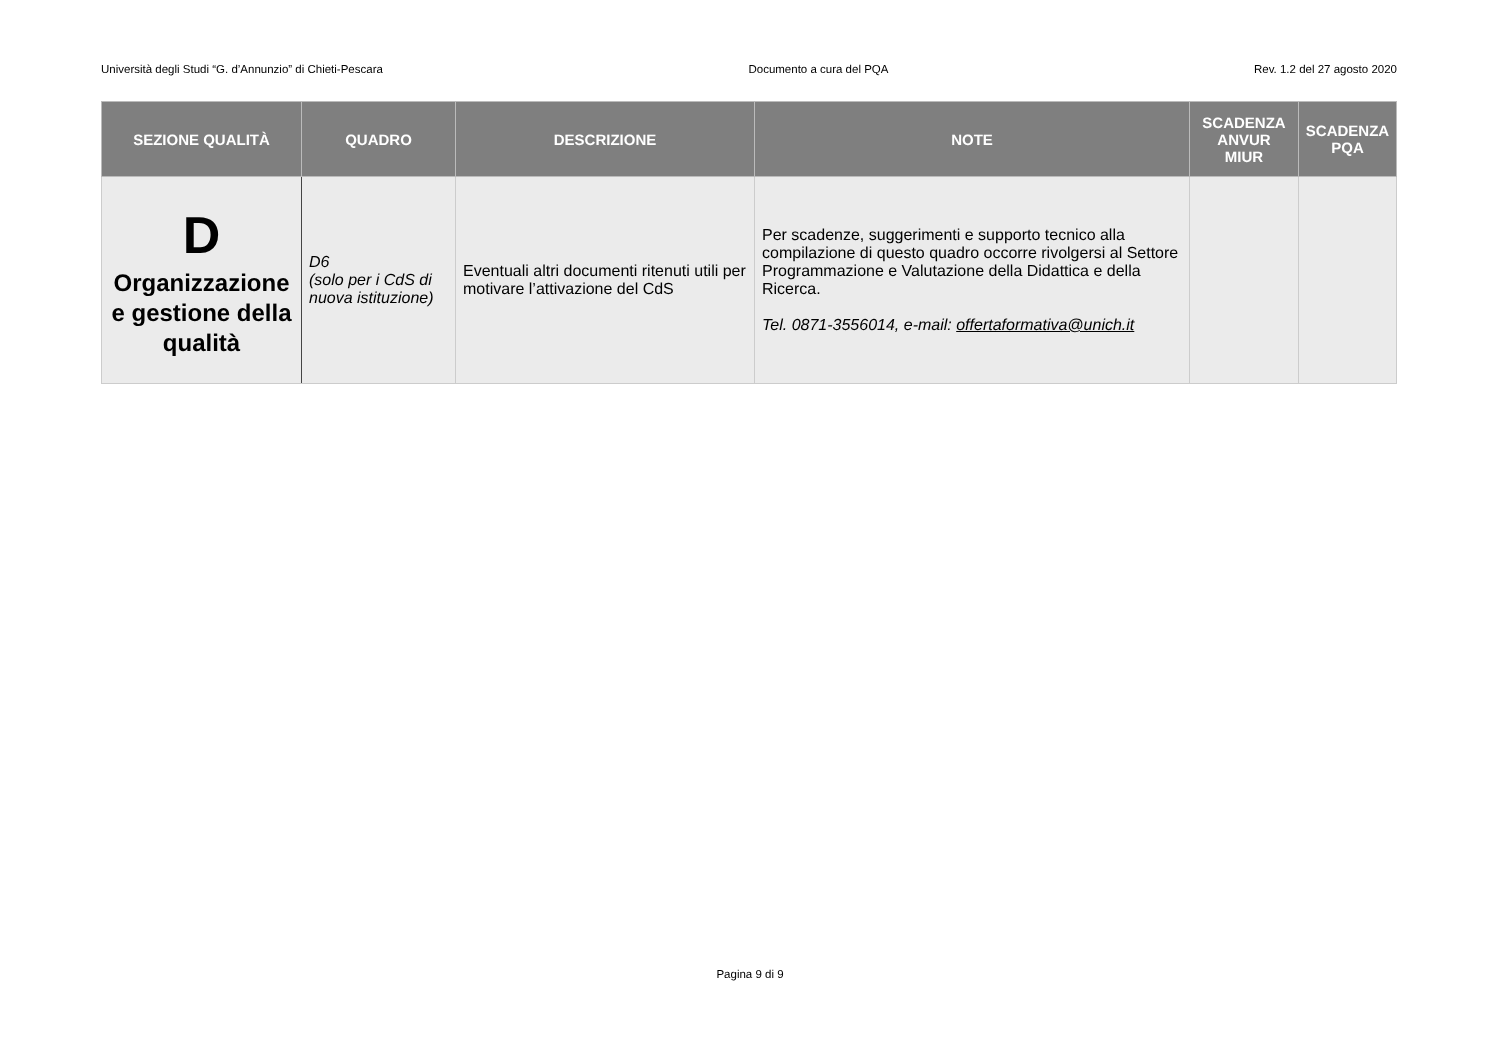Università degli Studi “G. d’Annunzio” di Chieti-Pescara Documento a cura del PQA Rev. 1.2 del 27 agosto 2020
| SEZIONE QUALITÀ | QUADRO | DESCRIZIONE | NOTE | SCADENZA ANVUR MIUR | SCADENZA PQA |
| --- | --- | --- | --- | --- | --- |
| D Organizzazione e gestione della qualità | D6 (solo per i CdS di nuova istituzione) | Eventuali altri documenti ritenuti utili per motivare l’attivazione del CdS | Per scadenze, suggerimenti e supporto tecnico alla compilazione di questo quadro occorre rivolgersi al Settore Programmazione e Valutazione della Didattica e della Ricerca. Tel. 0871-3556014, e-mail: offertaformativa@unich.it | | |
Pagina 9 di 9